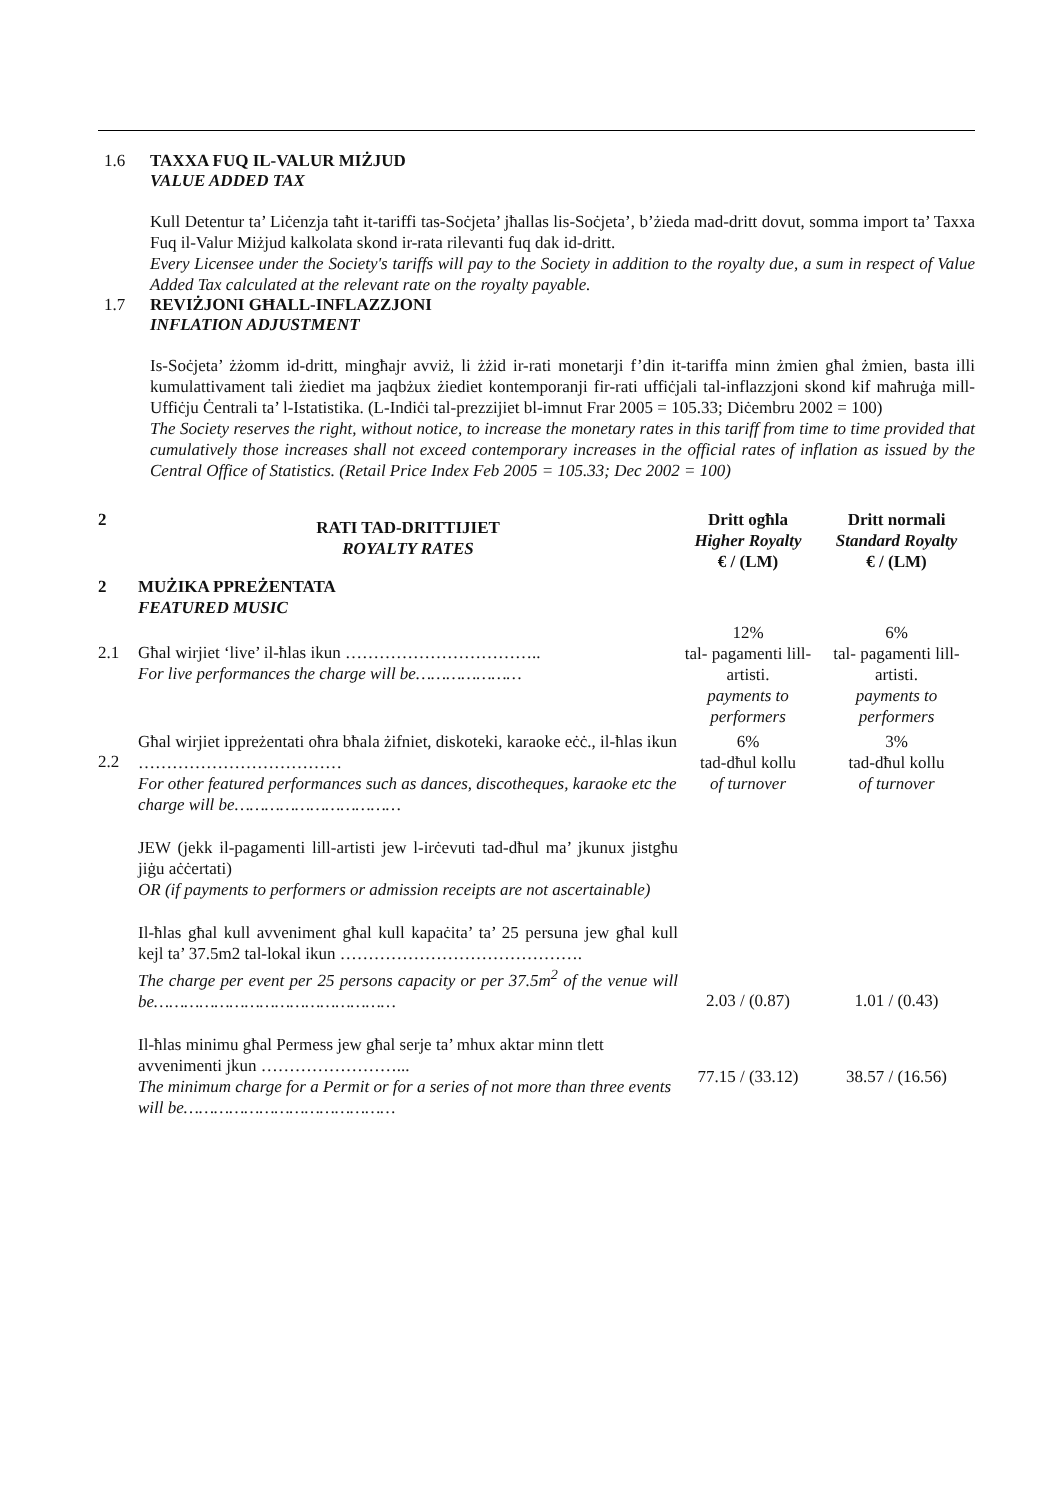1.6 TAXXA FUQ IL-VALUR MIŻJUD
VALUE ADDED TAX
Kull Detentur ta’ Liċenzja taħt it-tariffi tas-Soċjeta’ jħallas lis-Soċjeta’, b’żieda mad-dritt dovut, somma import ta’ Taxxa Fuq il-Valur Miżjud kalkolata skond ir-rata rilevanti fuq dak id-dritt.
Every Licensee under the Society's tariffs will pay to the Society in addition to the royalty due, a sum in respect of Value Added Tax calculated at the relevant rate on the royalty payable.
1.7 REVIŻJONI GĦALL-INFLAZZJONI
INFLATION ADJUSTMENT
Is-Soċjeta’ żżomm id-dritt, mingħajr avviż, li żżid ir-rati monetarji f’din it-tariffa minn żmien għal żmien, basta illi kumulattivament tali żiediet ma jaqbżux żiediet kontemporanji fir-rati uffiċjali tal-inflazzjoni skond kif maħruġa mill-Uffiċju Ċentrali ta’ l-Istatistika. (L-Indiċi tal-prezzijiet bl-imnut Frar 2005 = 105.33; Diċembru 2002 = 100)
The Society reserves the right, without notice, to increase the monetary rates in this tariff from time to time provided that cumulatively those increases shall not exceed contemporary increases in the official rates of inflation as issued by the Central Office of Statistics. (Retail Price Index Feb 2005 = 105.33; Dec 2002 = 100)
| 2 | RATI TAD-DRITTIJIET ROYALTY RATES | Dritt ogħla Higher Royalty € / (LM) | Dritt normali Standard Royalty € / (LM) |
| 2 | MUŻIKA PPREŻENTATA FEATURED MUSIC | | |
| 2.1 | Għal wirjiet ‘live’ il-ħlas ikun …………………………….. For live performances the charge will be………………… | 12% tal- pagamenti lill-artisti. payments to performers | 6% tal- pagamenti lill-artisti. payments to performers |
| 2.2 | Għal wirjiet ippreżentati oħra bħala żifniet, diskoteki, karaoke eċċ., il-ħlas ikun ……………………………… For other featured performances such as dances, discotheques, karaoke etc the charge will be…………………………… | 6% tad-dħul kollu of turnover | 3% tad-dħul kollu of turnover |
| | JEW (jekk il-pagamenti lill-artisti jew l-irċevuti tad-dħul ma’ jkunux jistgħu jiġu aċċertati) OR (if payments to performers or admission receipts are not ascertainable) | | |
| | Il-ħlas għal kull avveniment għal kull kapaċita’ ta’ 25 persuna jew għal kull kejl ta’ 37.5m2 tal-lokal ikun ……………………………………. The charge per event per 25 persons capacity or per 37.5m<sup>2</sup> of the venue will be………………………………………… | 2.03 / (0.87) | 1.01 / (0.43) |
| | Il-ħlas minimu għal Permess jew għal serje ta’ mhux aktar minn tlett avvenimenti jkun ……………………... The minimum charge for a Permit or for a series of not more than three events will be…………………………………… | 77.15 / (33.12) | 38.57 / (16.56) |